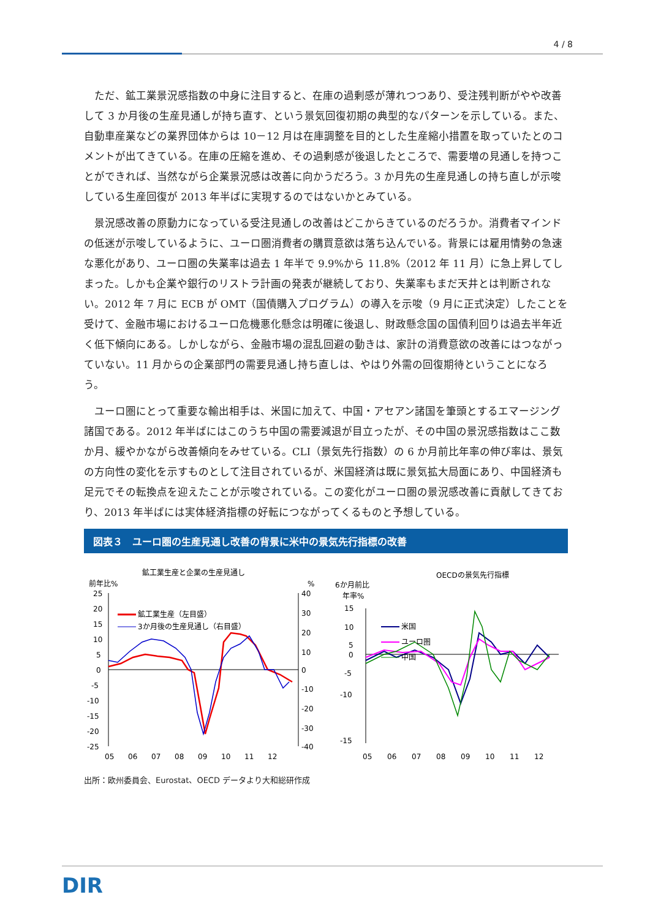4 / 8
ただ、鉱工業景況感指数の中身に注目すると、在庫の過剰感が薄れつつあり、受注残判断がやや改善して 3 か月後の生産見通しが持ち直す、という景気回復初期の典型的なパターンを示している。また、自動車産業などの業界団体からは 10－12 月は在庫調整を目的とした生産縮小措置を取っていたとのコメントが出てきている。在庫の圧縮を進め、その過剰感が後退したところで、需要増の見通しを持つことができれば、当然ながら企業景況感は改善に向かうだろう。3 か月先の生産見通しの持ち直しが示唆している生産回復が 2013 年半ばに実現するのではないかとみている。
景況感改善の原動力になっている受注見通しの改善はどこからきているのだろうか。消費者マインドの低迷が示唆しているように、ユーロ圏消費者の購買意欲は落ち込んでいる。背景には雇用情勢の急速な悪化があり、ユーロ圏の失業率は過去 1 年半で 9.9%から 11.8%（2012 年 11 月）に急上昇してしまった。しかも企業や銀行のリストラ計画の発表が継続しており、失業率もまだ天井とは判断されない。2012 年 7 月に ECB が OMT（国債購入プログラム）の導入を示唆（9 月に正式決定）したことを受けて、金融市場におけるユーロ危機悪化懸念は明確に後退し、財政懸念国の国債利回りは過去半年近く低下傾向にある。しかしながら、金融市場の混乱回避の動きは、家計の消費意欲の改善にはつながっていない。11 月からの企業部門の需要見通し持ち直しは、やはり外需の回復期待ということになろう。
ユーロ圏にとって重要な輸出相手は、米国に加えて、中国・アセアン諸国を筆頭とするエマージング諸国である。2012 年半ばにはこのうち中国の需要減退が目立ったが、その中国の景況感指数はここ数か月、緩やかながら改善傾向をみせている。CLI（景気先行指数）の 6 か月前比年率の伸び率は、景気の方向性の変化を示すものとして注目されているが、米国経済は既に景気拡大局面にあり、中国経済も足元でその転換点を迎えたことが示唆されている。この変化がユーロ圏の景況感改善に貢献してきており、2013 年半ばには実体経済指標の好転につながってくるものと予想している。
図表３　ユーロ圏の生産見通し改善の背景に米中の景気先行指標の改善
鉱工業生産と企業の生産見通し
前年比%
%
25
20
15
10
5
0
-5
-10
-15
-20
-25
40
30
20
10
0
-10
-20
-30
-40
05
06
07
08
09
10
11
12
鉱工業生産（左目盛）
3か月後の生産見通し（右目盛）
OECDの景気先行指標
6か月前比
年率%
15
10
5
0
-5
-10
-15
05
06
07
08
09
10
11
12
米国
ユーロ圏
中国
出所：欧州委員会、Eurostat、OECD データより大和総研作成
DIR